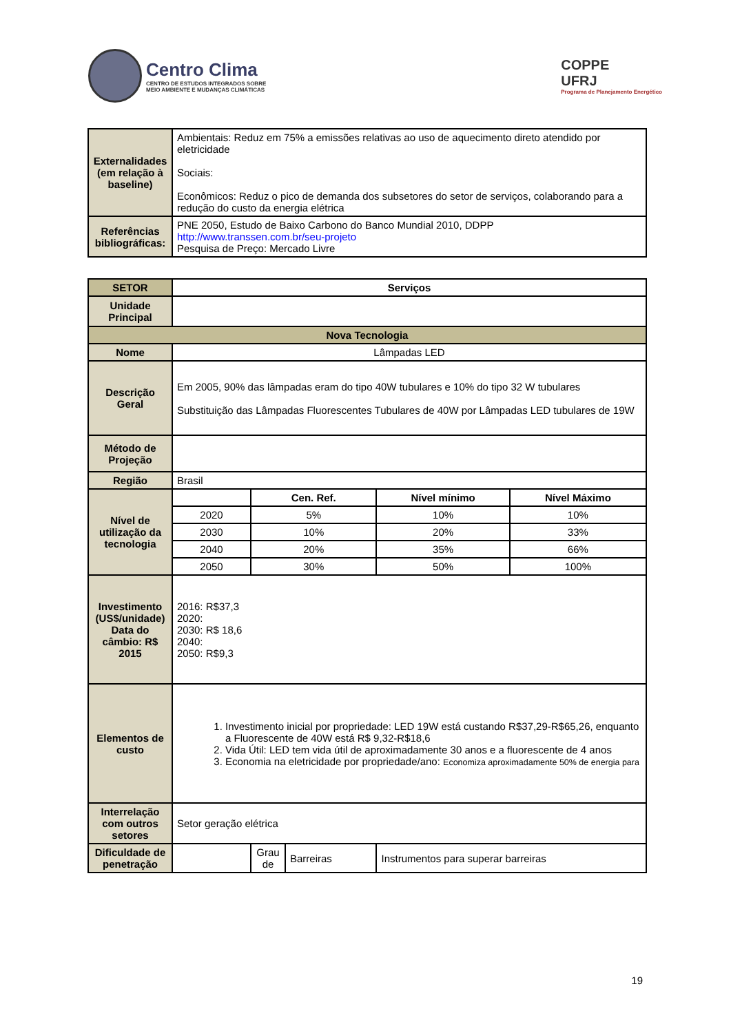Centro Clima
CENTRO DE ESTUDOS INTEGRADOS SOBRE
MEIO AMBIENTE E MUDANÇAS CLIMÁTICAS
COPPE
UFRJ
Programa de Planejamento Energético
| Externalidades (em relação à baseline) | Ambientais: Reduz em 75% a emissões relativas ao uso de aquecimento direto atendido por eletricidade Sociais: Econômicos: Reduz o pico de demanda dos subsetores do setor de serviços, colaborando para a redução do custo da energia elétrica |
| Referências bibliográficas: | PNE 2050, Estudo de Baixo Carbono do Banco Mundial 2010, DDPP http://www.transsen.com.br/seu-projeto Pesquisa de Preço: Mercado Livre |
| SETOR | Serviços | | | | |
| Unidade Principal | | | | | |
| Nova Tecnologia | | | | | |
| Nome | Lâmpadas LED | | | | |
| Descrição Geral | Em 2005, 90% das lâmpadas eram do tipo 40W tubulares e 10% do tipo 32 W tubulares Substituição das Lâmpadas Fluorescentes Tubulares de 40W por Lâmpadas LED tubulares de 19W | | | | |
| Método de Projeção | | | | | |
| Região | Brasil | | | | |
| Nível de utilização da tecnologia | | Cen. Ref. | | Nível mínimo | Nível Máximo |
| | 2020 | 5% | | 10% | 10% |
| | 2030 | 10% | | 20% | 33% |
| | 2040 | 20% | | 35% | 66% |
| | 2050 | 30% | | 50% | 100% |
| Investimento (US$/unidade) Data do câmbio: R$ 2015 | 2016: R$37,3 2020: 2030: R$ 18,6 2040: 2050: R$9,3 | | | | |
| Elementos de custo | 1. Investimento inicial por propriedade: LED 19W está custando R$37,29-R$65,26, enquanto a Fluorescente de 40W está R$ 9,32-R$18,6 2. Vida Útil: LED tem vida útil de aproximadamente 30 anos e a fluorescente de 4 anos 3. Economia na eletricidade por propriedade/ano: Economiza aproximadamente 50% de energia para | | | | |
| Interrelação com outros setores | Setor geração elétrica | | | | |
| Dificuldade de penetração | | Grau de | Barreiras | Instrumentos para superar barreiras | |
19